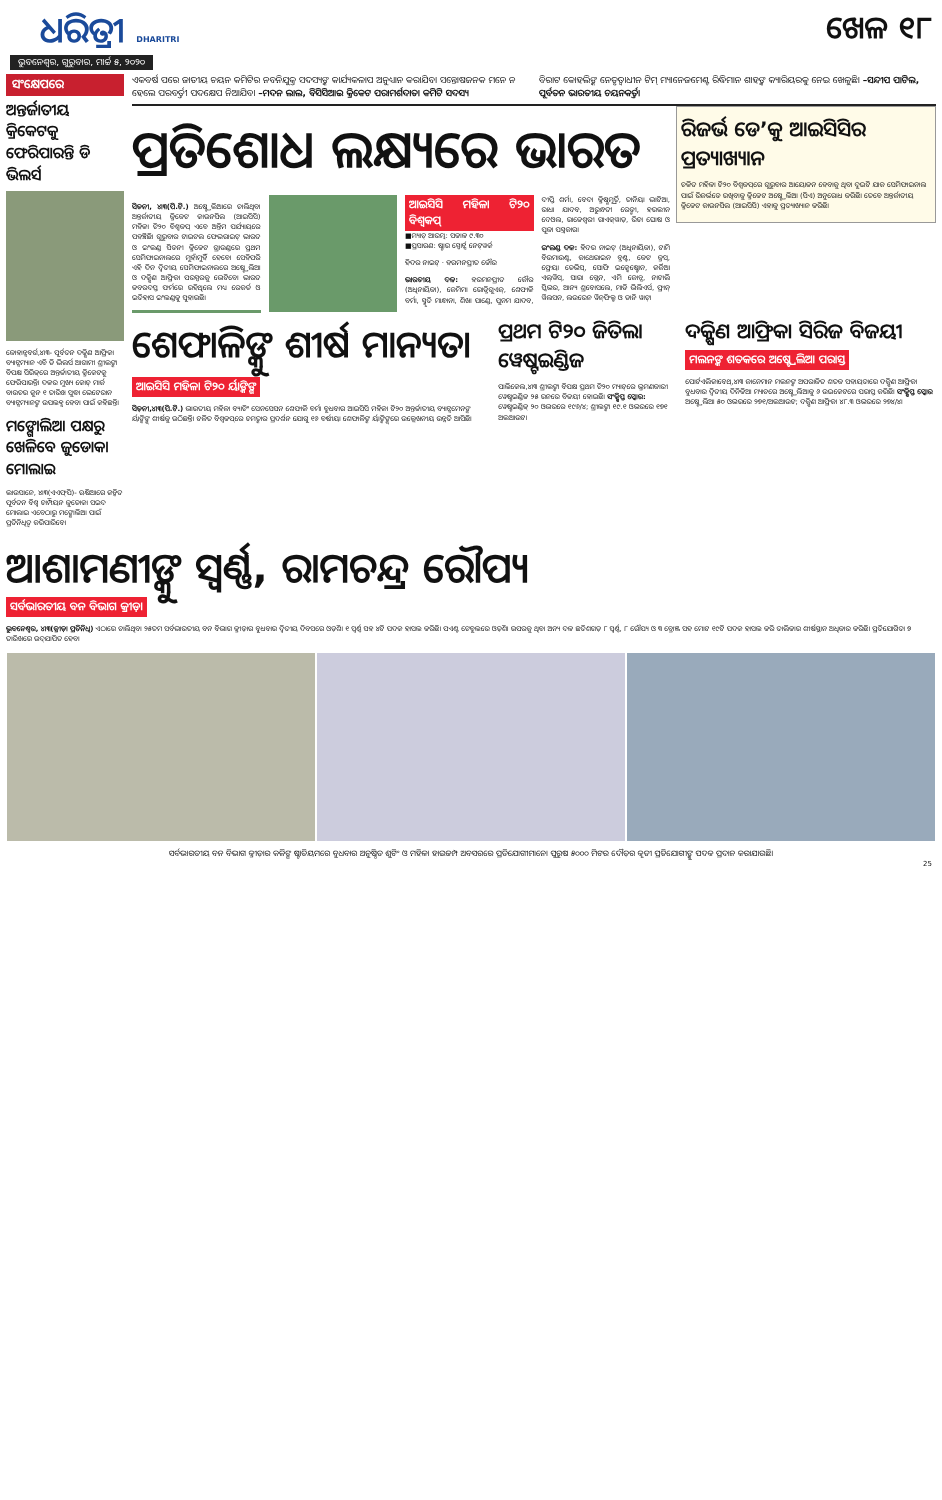ଧରିତ୍ରୀ DHARITRI
ଖେଳ ୧୮
ଭୁବନେଶ୍ୱର, ଗୁରୁବାର, ମାର୍ଚ୍ଚ ୫, ୨୦୨୦
ସଂକ୍ଷେପରେ
ଅନ୍ତର୍ଜାତୀୟ କ୍ରିକେଟକୁ ଫେରିପାରନ୍ତି ଡି ଭିଲର୍ସ
ଜୋହାନ୍ସବର୍ଗ,୪।୩- ପୂର୍ବତନ ଦକ୍ଷିଣ ଆଫ୍ରିକା ବ୍ୟାଟ୍ସମ୍ୟାନ ଏବି ଡି ଭିଲର୍ସ ଆଗାମୀ ଶ୍ରୀଲଙ୍କା ବିପକ୍ଷ ସିରିଜ୍‌ରେ ଅନ୍ତର୍ଜାତୀୟ କ୍ରିକେଟକୁ ଫେରିପାରନ୍ତି। ଦଳର ମୁଖ୍ୟ କୋଚ୍ ମାର୍କ ବାଉଚର ଜୁନ ୧ ତାରିଖ ସୁଦ୍ଧା ଭେଟେରାନ ବ୍ୟାଟ୍ସମ୍ୟାନଙ୍କ ଉପଲବ୍ଧ ହେବା ପାଇଁ କହିଛନ୍ତି।
ମଙ୍ଗୋଲିଆ ପକ୍ଷରୁ ଖେଳିବେ ଜୁଡୋକା ମୋଲାଇ
ଲାଉସାନେ, ୪।୩(ଏଏଫ୍‌ପି)- ଋଷିଆରେ ଜନ୍ମିତ ପୂର୍ବତନ ବିଶ୍ୱ ଚାମ୍ପିୟନ ଜୁଡୋକା ସଇଦ ମୋଲାଇ ଏବେଠାରୁ ମଙ୍ଗୋଲିଆ ପାଇଁ ପ୍ରତିନିଧିତ୍ୱ କରିପାରିବେ।
ଏକବର୍ଷ ପରେ ଜାତୀୟ ଚୟନ କମିଟିର ନବନିଯୁକ୍ତ ସଦସ୍ୟଙ୍କ କାର୍ଯ୍ୟକଳାପ ଅନୁଧ୍ୟାନ କରାଯିବ। ସନ୍ତୋଷଜନକ ମନେ ନ ହେଲେ ପରବର୍ତ୍ତୀ ପଦକ୍ଷେପ ନିଆଯିବ। –ମଦନ ଲାଲ, ବିସିସିଆଇ କ୍ରିକେଟ ପରାମର୍ଶଦାତା କମିଟି ସଦସ୍ୟ
ବିରାଟ କୋହଲିଙ୍କ ନେତୃତ୍ୱାଧୀନ ଟିମ୍ ମ୍ୟାନେଜମେଣ୍ଟ ରିଦ୍ଧିମାନ ଶାହଙ୍କ କ୍ୟାରିୟରକୁ ନେଇ ଖେଳୁଛି। –ସନ୍ଦୀପ ପାଟିଲ, ପୂର୍ବତନ ଭାରତୀୟ ଚୟନକର୍ତ୍ତା
ରିଜର୍ଭ ଡେ’କୁ ଆଇସିସିର ପ୍ରତ୍ୟାଖ୍ୟାନ
ଚଳିତ ମହିଳା ଟି୨୦ ବିଶ୍ୱକପ୍‌ରେ ଗୁରୁବାର ଆୟୋଜନ ହେବାକୁ ଥିବା ଦୁଇଟି ଯାକ ସେମିଫାଇନାଲ ପାଇଁ ରିଜର୍ଭଡେ ରଖିବାକୁ କ୍ରିକେଟ ଅଷ୍ଟ୍ରେଲିଆ (ସିଏ) ଅନୁରୋଧ କରିଛି। ତେବେ ଅନ୍ତର୍ଜାତୀୟ କ୍ରିକେଟ କାଉନସିଲ (ଆଇସିସି) ଏହାକୁ ପ୍ରତ୍ୟାଖ୍ୟାନ କରିଛି।
ପ୍ରତିଶୋଧ ଲକ୍ଷ୍ୟରେ ଭାରତ
ସିଡନୀ, ୪।୩(ପି.ଟି.) ଅଷ୍ଟ୍ରେଲିଆରେ ଚାଲିଥିବା ଅନ୍ତର୍ଜାତୀୟ କ୍ରିକେଟ କାଉନସିଲ (ଆଇସିସି) ମହିଳା ଟି୨୦ ବିଶ୍ୱକପ୍ ଏବେ ଅନ୍ତିମ ପର୍ଯ୍ୟାୟରେ ପହଞ୍ଚିଛି। ଗୁରୁବାର ଟାଇଟଲ ଫେଭରାଇଟ୍ ଭାରତ ଓ ଇଂଲଣ୍ଡ ସିଡନୀ କ୍ରିକେଟ ଗ୍ରାଉଣ୍ଡରେ ପ୍ରଥମ ସେମିଫାଇନାଲରେ ମୁହାଁମୁହିଁ ହେବେ। ସେହିପରି ଏହି ଦିନ ଦ୍ୱିତୀୟ ସେମିଫାଇନାଲରେ ଅଷ୍ଟ୍ରେଲିଆ ଓ ଦକ୍ଷିଣ ଆଫ୍ରିକା ପରସ୍ପରକୁ ଭେଟିବେ। ଭାରତ ଜବରଦସ୍ତ ଫର୍ମରେ ରହିଥିଲେ ମଧ୍ୟ ରେକର୍ଡ ଓ ଇତିହାସ ଇଂଲଣ୍ଡକୁ ସୁହାଉଛି।
ଆଇସିସି ମହିଳା ଟି୨୦ ବିଶ୍ୱକପ୍
■ମ୍ୟାଚ୍ ଆରମ୍ଭ: ସକାଳ ୯.୩୦
■ପ୍ରସାରଣ: ଷ୍ଟାର ସ୍ପୋର୍ଟ୍ସ ନେଟ୍‌ୱର୍କ
ହିଦର ନାଇଟ୍ · ହରମନପ୍ରୀତ କୌର
ଭାରତୀୟ ଦଳ: ହରମନପ୍ରୀତ କୌର (ଅଧିନାୟିକା), ଜେମିମା ରୋଡ୍ରିଗୁଏଜ୍, ଶେଫାଳି ବର୍ମା, ସ୍ମୃତି ମାନ୍ଧାନା, ଶିଖା ପାଣ୍ଡେ, ପୁନମ ଯାଦବ, ଦୀପ୍ତି ଶର୍ମା, ବେଦା କ୍ରିଷ୍ଣମୂର୍ତ୍ତି, ତାନିୟା ଭାଟିଆ, ରାଧା ଯାଦବ, ଅରୁନ୍ଧତୀ ରେଡ୍ଡୀ, ହରଲୀନ ଦେଓଲ, ରାଜେଶ୍ୱରୀ ଗାଏକ୍‌ୱାଡ଼, ରିଚା ଘୋଷ ଓ ପୂଜା ପସ୍ତ୍ରକାର।
ଇଂଲଣ୍ଡ ଦଳ: ହିଦର ନାଇଟ୍ (ଅଧିନାୟିକା), ଟାମି ବିଉମାଉଣ୍ଟ, କାଥେରାଇନ ବ୍ରଣ୍ଟ, କେଟ କ୍ରସ୍, ଫ୍ରେୟା ଡେଭିସ୍, ସୋଫି ଇକ୍କେଷ୍ଟୋନ, ଜର୍ଜିଆ ଏଲ୍‌ୱିସ୍, ସାରା ଗ୍ଲେନ, ଏମି ଜୋନ୍ସ, ନାଟାଲି ସ୍କିଭର, ଆନ୍ୟ ଶ୍ରବୋସଲେ, ମାଡି ଭିଲିଏର୍ସ, ଫ୍ରାନ୍ ୱିଲସନ, ଲଉରେନ ୱିନ୍‌ଫିଲ୍ଡ ଓ ଡାନି ୱାଟ୍।
ଶେଫାଳିଙ୍କୁ ଶୀର୍ଷ ମାନ୍ୟତା
ଆଇସିସି ମହିଳା ଟି୨୦ ର୍ୟାଙ୍କିଙ୍ଗ
ସିଡ଼ନୀ,୪।୩(ପି.ଟି.) ଭାରତୀୟ ମହିଳା ବ୍ୟାଟିଂ ସେନସେସନ ଶେଫାଳି ବର୍ମା ବୁଧବାର ଆଇସିସି ମହିଳା ଟି୨୦ ଅନ୍ତର୍ଜାତୀୟ ବ୍ୟାଟ୍ସମେନଙ୍କ ର୍ୟାଙ୍କିଙ୍ଗ୍ ଶୀର୍ଷକୁ ଉଠିଛନ୍ତି। ଚଳିତ ବିଶ୍ୱକପ୍‌ରେ ଚମତ୍କାର ପ୍ରଦର୍ଶନ ଯୋଗୁ ୧୬ ବର୍ଷୀୟା ଶେଫାଳିଙ୍କ ର୍ୟାଙ୍କିଙ୍ଗ୍‌ରେ ଉଲ୍ଲେଖନୀୟ ଉନ୍ନତି ଆସିଛି।
ପ୍ରଥମ ଟି୨୦ ଜିତିଲା ୱେଷ୍ଟଇଣ୍ଡିଜ
ପାଲିକେଲ,୪।୩ ଶ୍ରୀଲଙ୍କା ବିପକ୍ଷ ପ୍ରଥମ ଟି୨୦ ମ୍ୟାଚ୍‌ରେ ଭ୍ରମଣକାରୀ ୱେଷ୍ଟଇଣ୍ଡିଜ ୨୫ ରନରେ ବିଜୟୀ ହୋଇଛି। ସଂକ୍ଷିପ୍ତ ସ୍କୋର: ୱେଷ୍ଟଇଣ୍ଡିଜ୍ ୨୦ ଓଭରରେ ୧୯୬/୪; ଶ୍ରୀଲଙ୍କା ୧୯.୧ ଓଭରରେ ୧୭୧ ଅଲଆଉଟ।
ଦକ୍ଷିଣ ଆଫ୍ରିକା ସିରିଜ ବିଜୟୀ
ମଲନଙ୍କ ଶତକରେ ଅଷ୍ଟ୍ରେଲିଆ ପରାସ୍ତ
ପୋର୍ଟଏଲିଜାବେଥ୍,୪।୩ ଜାନେମାନ ମଲନଙ୍କ ଅପରାଜିତ ଶତକ ସହାୟତାରେ ଦକ୍ଷିଣ ଆଫ୍ରିକା ବୁଧବାର ଦ୍ୱିତୀୟ ଦିନିକିଆ ମ୍ୟାଚରେ ଅଷ୍ଟ୍ରେଲିଆକୁ ୬ ଉଇକେଟରେ ପରାସ୍ତ କରିଛି। ସଂକ୍ଷିପ୍ତ ସ୍କୋର ଅଷ୍ଟ୍ରେଲିଆ ୫୦ ଓଭରରେ ୨୭୧/ଅଲଆଉଟ; ଦକ୍ଷିଣ ଆଫ୍ରିକା ୪୮.୩ ଓଭରରେ ୨୭୪/୪।
ଆଶାମଣୀଙ୍କୁ ସ୍ୱର୍ଣ୍ଣ, ରାମଚନ୍ଦ୍ର ରୌପ୍ୟ
ସର୍ବଭାରତୀୟ ବନ ବିଭାଗ କ୍ରୀଡ଼ା
ଭୁବନେଶ୍ୱର, ୪।୩(କ୍ରୀଡ଼ା ପ୍ରତିନିଧି) ଏଠାରେ ଚାଲିଥିବା ୨୫ତମ ସର୍ବଭାରତୀୟ ବନ ବିଭାଗ କ୍ରୀଡ଼ାର ବୁଧବାର ଦ୍ୱିତୀୟ ଦିବସରେ ଓଡ଼ିଶା ୧ ସ୍ୱର୍ଣ୍ଣ ସହ ୪ଟି ପଦକ ହାସଲ କରିଛି। ପଏଣ୍ଟ ଟେବୁଲରେ ଓଡ଼ିଶା ଉପରକୁ ଥିବା ଅନ୍ୟ ଦଳ ଛତିଶଗଡ଼ ୮ ସ୍ୱର୍ଣ୍ଣ, ୮ ରୌପ୍ୟ ଓ ୩ ବ୍ରୋଞ୍ଜ ସହ ମୋଟ ୧୯ଟି ପଦକ ହାସଲ କରି ତାଲିକାର ଶୀର୍ଷସ୍ଥାନ ଅଧିକାର କରିଛି। ପ୍ରତିଯୋଗିତା ୭ ତାରିଖରେ ଉଦ୍‌ଯାପିତ ହେବ।
ସର୍ବଭାରତୀୟ ବନ ବିଭାଗ କ୍ରୀଡ଼ାର କଳିଙ୍ଗ ଷ୍ଟାଡିୟମରେ ବୁଧବାର ଅନୁଷ୍ଠିତ ଶୁଟିଂ ଓ ମହିଳା ହାଇଜମ୍ପ ଅବସରରେ ପ୍ରତିଯୋଗୀମାନେ। ପୁରୁଷ ୫୦୦୦ ମିଟର ଦୌଡ଼ର କୃତୀ ପ୍ରତିଯୋଗୀଙ୍କୁ ପଦକ ପ୍ରଦାନ କରାଯାଉଛି।
25